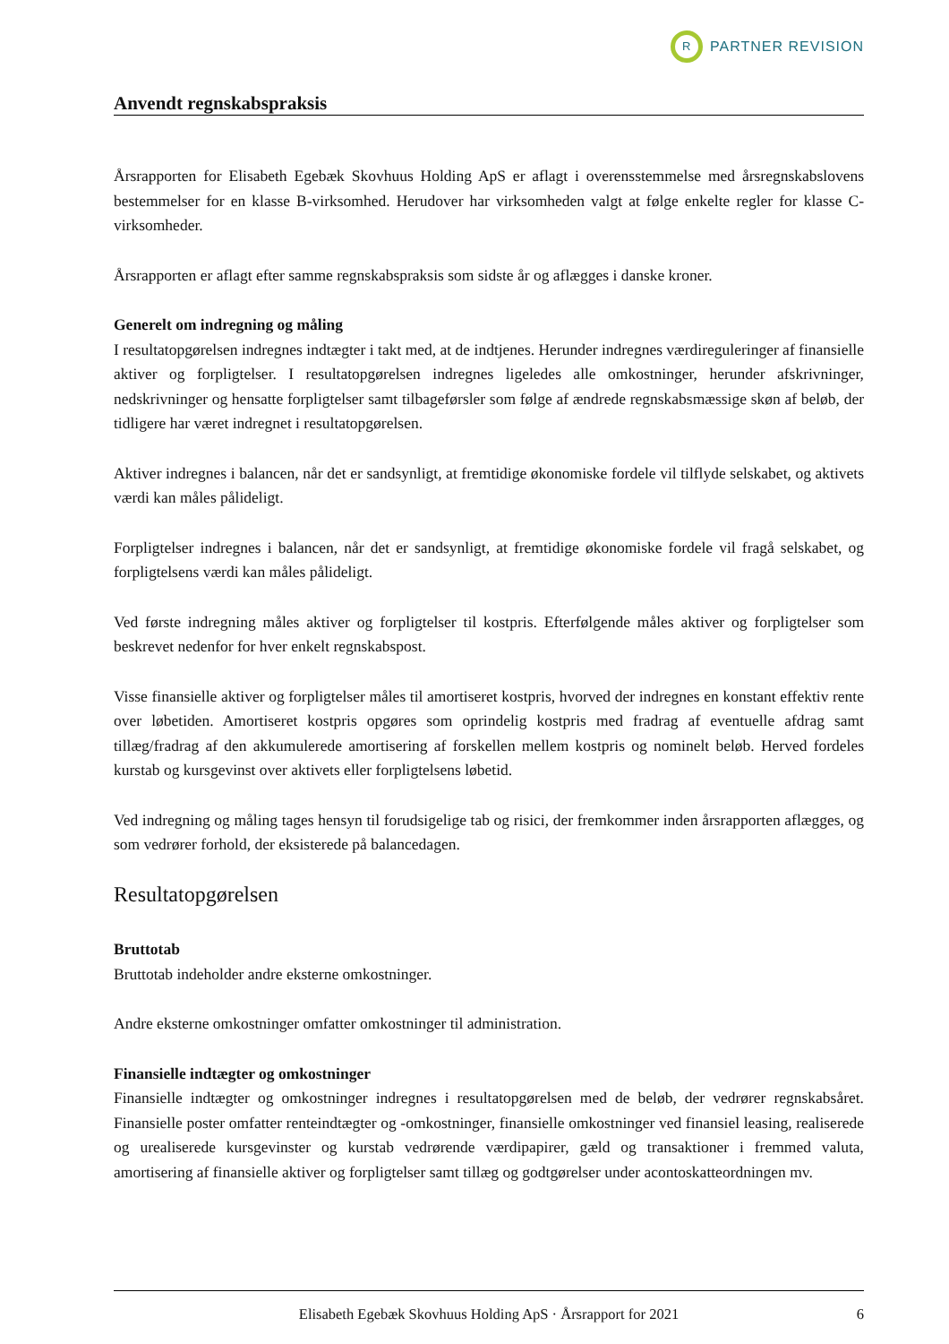R
PARTNER REVISION
Anvendt regnskabspraksis
Årsrapporten for Elisabeth Egebæk Skovhuus Holding ApS er aflagt i overensstemmelse med årsregnskabslovens bestemmelser for en klasse B-virksomhed. Herudover har virksomheden valgt at følge enkelte regler for klasse C-virksomheder.
Årsrapporten er aflagt efter samme regnskabspraksis som sidste år og aflægges i danske kroner.
Generelt om indregning og måling
I resultatopgørelsen indregnes indtægter i takt med, at de indtjenes. Herunder indregnes værdireguleringer af finansielle aktiver og forpligtelser. I resultatopgørelsen indregnes ligeledes alle omkostninger, herunder afskrivninger, nedskrivninger og hensatte forpligtelser samt tilbageførsler som følge af ændrede regnskabsmæssige skøn af beløb, der tidligere har været indregnet i resultatopgørelsen.
Aktiver indregnes i balancen, når det er sandsynligt, at fremtidige økonomiske fordele vil tilflyde selskabet, og aktivets værdi kan måles pålideligt.
Forpligtelser indregnes i balancen, når det er sandsynligt, at fremtidige økonomiske fordele vil fragå selskabet, og forpligtelsens værdi kan måles pålideligt.
Ved første indregning måles aktiver og forpligtelser til kostpris. Efterfølgende måles aktiver og forpligtelser som beskrevet nedenfor for hver enkelt regnskabspost.
Visse finansielle aktiver og forpligtelser måles til amortiseret kostpris, hvorved der indregnes en konstant effektiv rente over løbetiden. Amortiseret kostpris opgøres som oprindelig kostpris med fradrag af eventuelle afdrag samt tillæg/fradrag af den akkumulerede amortisering af forskellen mellem kostpris og nominelt beløb. Herved fordeles kurstab og kursgevinst over aktivets eller forpligtelsens løbetid.
Ved indregning og måling tages hensyn til forudsigelige tab og risici, der fremkommer inden årsrapporten aflægges, og som vedrører forhold, der eksisterede på balancedagen.
Resultatopgørelsen
Bruttotab
Bruttotab indeholder andre eksterne omkostninger.
Andre eksterne omkostninger omfatter omkostninger til administration.
Finansielle indtægter og omkostninger
Finansielle indtægter og omkostninger indregnes i resultatopgørelsen med de beløb, der vedrører regnskabsåret. Finansielle poster omfatter renteindtægter og -omkostninger, finansielle omkostninger ved finansiel leasing, realiserede og urealiserede kursgevinster og kurstab vedrørende værdipapirer, gæld og transaktioner i fremmed valuta, amortisering af finansielle aktiver og forpligtelser samt tillæg og godtgørelser under acontoskatteordningen mv.
Elisabeth Egebæk Skovhuus Holding ApS · Årsrapport for 2021 6